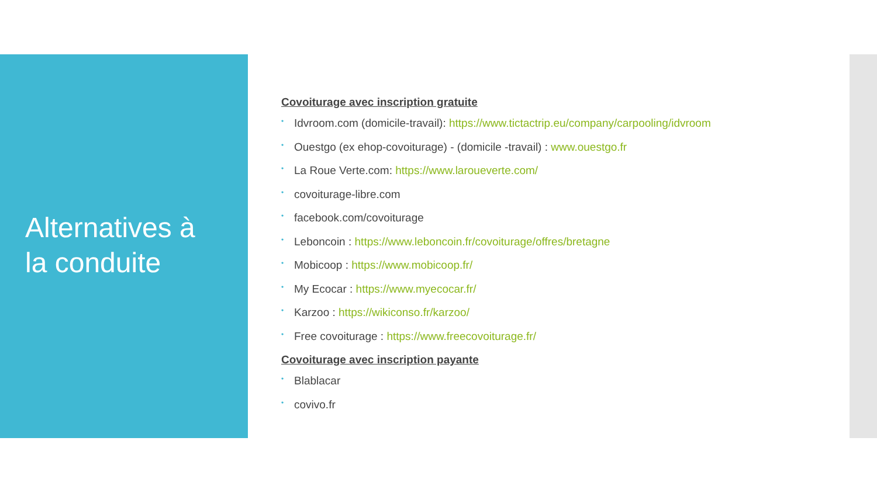Alternatives à
la conduite
Covoiturage avec inscription gratuite
• Idvroom.com (domicile-travail): https://www.tictactrip.eu/company/carpooling/idvroom
• Ouestgo (ex ehop-covoiturage) - (domicile -travail) : www.ouestgo.fr
• La Roue Verte.com: https://www.laroueverte.com/
• covoiturage-libre.com
• facebook.com/covoiturage
• Leboncoin : https://www.leboncoin.fr/covoiturage/offres/bretagne
• Mobicoop : https://www.mobicoop.fr/
• My Ecocar : https://www.myecocar.fr/
• Karzoo : https://wikiconso.fr/karzoo/
• Free covoiturage : https://www.freecovoiturage.fr/
Covoiturage avec inscription payante
• Blablacar
• covivo.fr